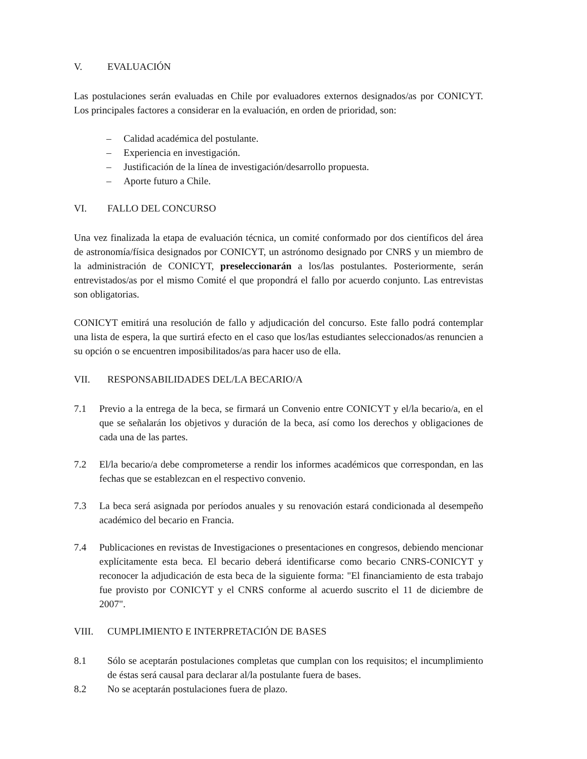V. EVALUACIÓN
Las postulaciones serán evaluadas en Chile por evaluadores externos designados/as por CONICYT. Los principales factores a considerar en la evaluación, en orden de prioridad, son:
– Calidad académica del postulante.
– Experiencia en investigación.
– Justificación de la línea de investigación/desarrollo propuesta.
– Aporte futuro a Chile.
VI. FALLO DEL CONCURSO
Una vez finalizada la etapa de evaluación técnica, un comité conformado por dos científicos del área de astronomía/física designados por CONICYT, un astrónomo designado por CNRS y un miembro de la administración de CONICYT, preseleccionarán a los/las postulantes. Posteriormente, serán entrevistados/as por el mismo Comité el que propondrá el fallo por acuerdo conjunto. Las entrevistas son obligatorias.
CONICYT emitirá una resolución de fallo y adjudicación del concurso. Este fallo podrá contemplar una lista de espera, la que surtirá efecto en el caso que los/las estudiantes seleccionados/as renuncien a su opción o se encuentren imposibilitados/as para hacer uso de ella.
VII. RESPONSABILIDADES DEL/LA BECARIO/A
7.1 Previo a la entrega de la beca, se firmará un Convenio entre CONICYT y el/la becario/a, en el que se señalarán los objetivos y duración de la beca, así como los derechos y obligaciones de cada una de las partes.
7.2 El/la becario/a debe comprometerse a rendir los informes académicos que correspondan, en las fechas que se establezcan en el respectivo convenio.
7.3 La beca será asignada por períodos anuales y su renovación estará condicionada al desempeño académico del becario en Francia.
7.4 Publicaciones en revistas de Investigaciones o presentaciones en congresos, debiendo mencionar explícitamente esta beca. El becario deberá identificarse como becario CNRS-CONICYT y reconocer la adjudicación de esta beca de la siguiente forma: "El financiamiento de esta trabajo fue provisto por CONICYT y el CNRS conforme al acuerdo suscrito el 11 de diciembre de 2007".
VIII. CUMPLIMIENTO E INTERPRETACIÓN DE BASES
8.1 Sólo se aceptarán postulaciones completas que cumplan con los requisitos; el incumplimiento de éstas será causal para declarar al/la postulante fuera de bases.
8.2 No se aceptarán postulaciones fuera de plazo.